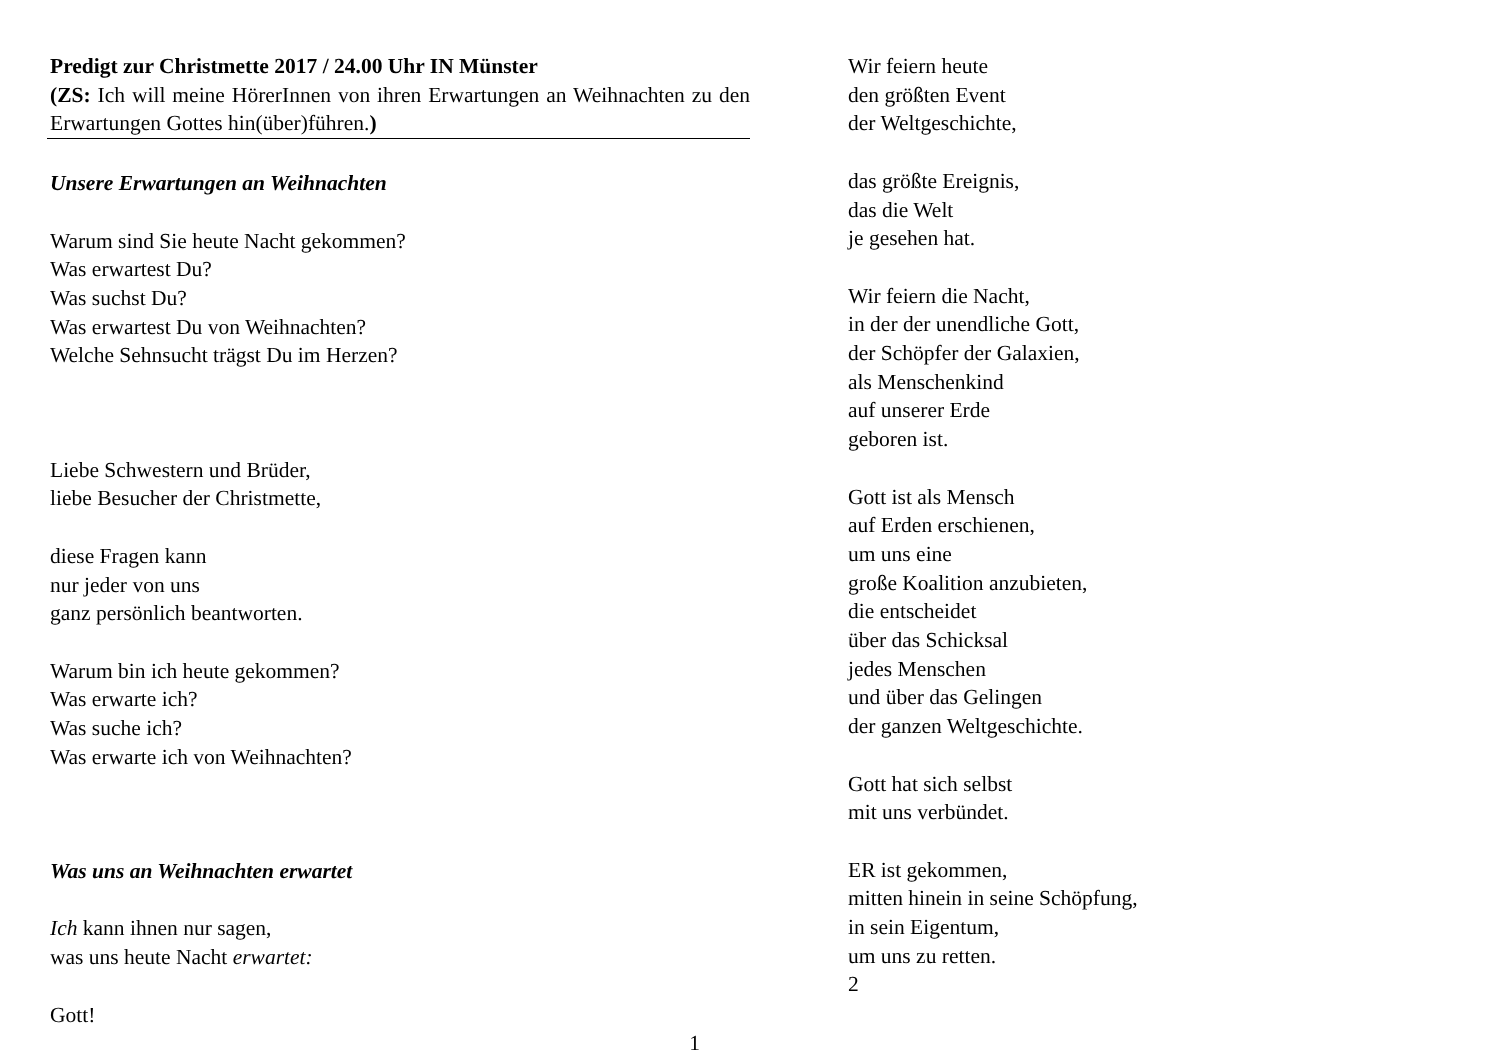Predigt zur Christmette 2017 / 24.00 Uhr IN Münster
(ZS: Ich will meine HörerInnen von ihren Erwartungen an Weihnachten zu den Erwartungen Gottes hin(über)führen.)
Unsere Erwartungen an Weihnachten
Warum sind Sie heute Nacht gekommen?
Was erwartest Du?
Was suchst Du?
Was erwartest Du von Weihnachten?
Welche Sehnsucht trägst Du im Herzen?
Liebe Schwestern und Brüder,
liebe Besucher der Christmette,
diese Fragen kann
nur jeder von uns
ganz persönlich beantworten.
Warum bin ich heute gekommen?
Was erwarte ich?
Was suche ich?
Was erwarte ich von Weihnachten?
Was uns an Weihnachten erwartet
Ich kann ihnen nur sagen,
was uns heute Nacht erwartet:
Gott!
1
Wir feiern heute
den größten Event
der Weltgeschichte,
das größte Ereignis,
das die Welt
je gesehen hat.
Wir feiern die Nacht,
in der der unendliche Gott,
der Schöpfer der Galaxien,
als Menschenkind
auf unserer Erde
geboren ist.
Gott ist als Mensch
auf Erden erschienen,
um uns eine
große Koalition anzubieten,
die entscheidet
über das Schicksal
jedes Menschen
und über das Gelingen
der ganzen Weltgeschichte.
Gott hat sich selbst
mit uns verbündet.
ER ist gekommen,
mitten hinein in seine Schöpfung,
in sein Eigentum,
um uns zu retten.
2